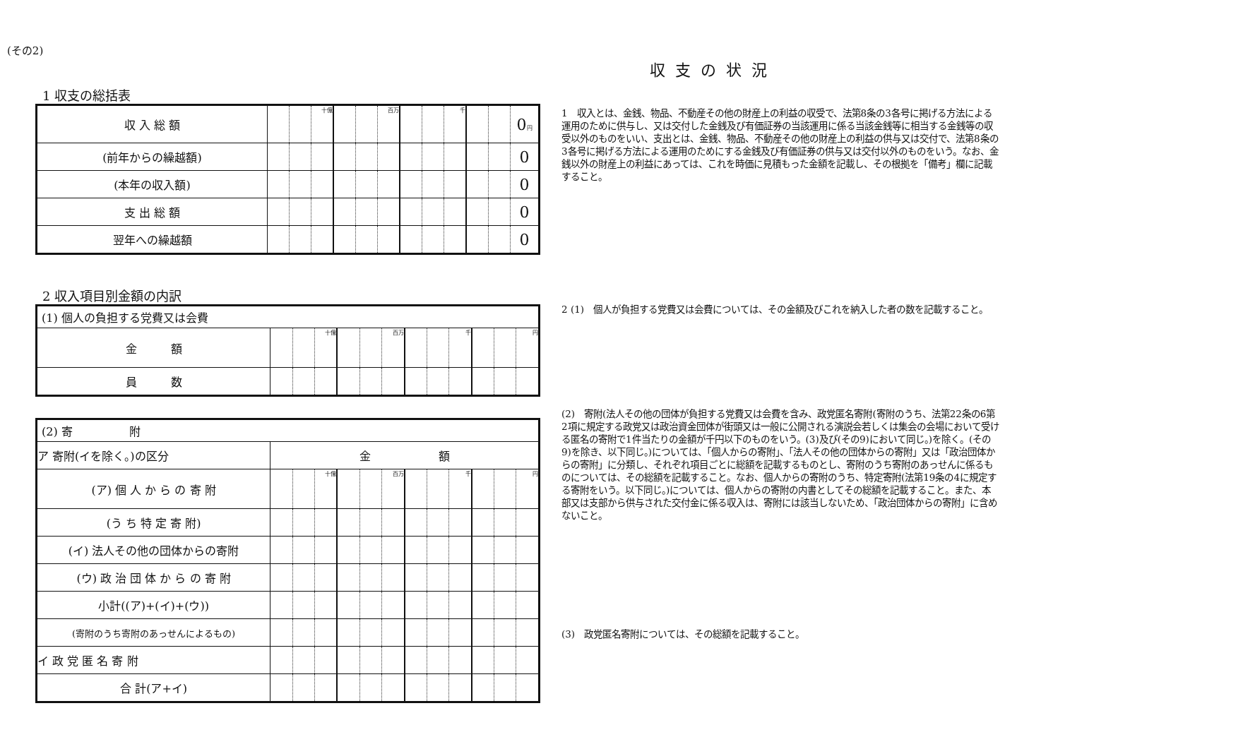(その2)
収支の状況
1 収支の総括表
| 収 入 総 額 | | | 十億 | | | 百万 | | | 千 | | | 0 円 |
| (前年からの繰越額) | | | | | | | | | | | | 0 |
| (本年の収入額) | | | | | | | | | | | | 0 |
| 支 出 総 額 | | | | | | | | | | | | 0 |
| 翌年への繰越額 | | | | | | | | | | | | 0 |
2 収入項目別金額の内訳
| (1) 個人の負担する党費又は会費 | | | | | | | | | | | | |
| 金 額 | | | 十億 | | | 百万 | | | 千 | | | 円 |
| 員 数 | | | | | | | | | | | | |
| (2) 寄 附 | | | | | | | | | | | | |
| ア 寄附(イを除く。)の区分 | 金 額 | | | | | | | | | | | |
| (ア) 個 人 か ら の 寄 附 | | | 十億 | | | 百万 | | | 千 | | | 円 |
| (う ち 特 定 寄 附) | | | | | | | | | | | | |
| (イ) 法人その他の団体からの寄附 | | | | | | | | | | | | |
| (ウ) 政 治 団 体 か ら の 寄 附 | | | | | | | | | | | | |
| 小計((ア)+(イ)+(ウ)) | | | | | | | | | | | | |
| (寄附のうち寄附のあっせんによるもの) | | | | | | | | | | | | |
| イ 政 党 匿 名 寄 附 | | | | | | | | | | | | |
| 合 計(ア+イ) | | | | | | | | | | | | |
1　収入とは、金銭、物品、不動産その他の財産上の利益の収受で、法第8条の3各号に掲げる方法による運用のために供与し、又は交付した金銭及び有価証券の当該運用に係る当該金銭等に相当する金銭等の収受以外のものをいい、支出とは、金銭、物品、不動産その他の財産上の利益の供与又は交付で、法第8条の3各号に掲げる方法による運用のためにする金銭及び有価証券の供与又は交付以外のものをいう。なお、金銭以外の財産上の利益にあっては、これを時価に見積もった金額を記載し、その根拠を「備考」欄に記載すること。
2 (1)　個人が負担する党費又は会費については、その金額及びこれを納入した者の数を記載すること。
(2)　寄附(法人その他の団体が負担する党費又は会費を含み、政党匿名寄附(寄附のうち、法第22条の6第2項に規定する政党又は政治資金団体が街頭又は一般に公開される演説会若しくは集会の会場において受ける匿名の寄附で1件当たりの金額が千円以下のものをいう。(3)及び(その9)において同じ。)を除く。(その9)を除き、以下同じ。)については、「個人からの寄附」、「法人その他の団体からの寄附」又は「政治団体からの寄附」に分類し、それぞれ項目ごとに総額を記載するものとし、寄附のうち寄附のあっせんに係るものについては、その総額を記載すること。なお、個人からの寄附のうち、特定寄附(法第19条の4に規定する寄附をいう。以下同じ。)については、個人からの寄附の内書としてその総額を記載すること。また、本部又は支部から供与された交付金に係る収入は、寄附には該当しないため、「政治団体からの寄附」に含めないこと。
(3)　政党匿名寄附については、その総額を記載すること。